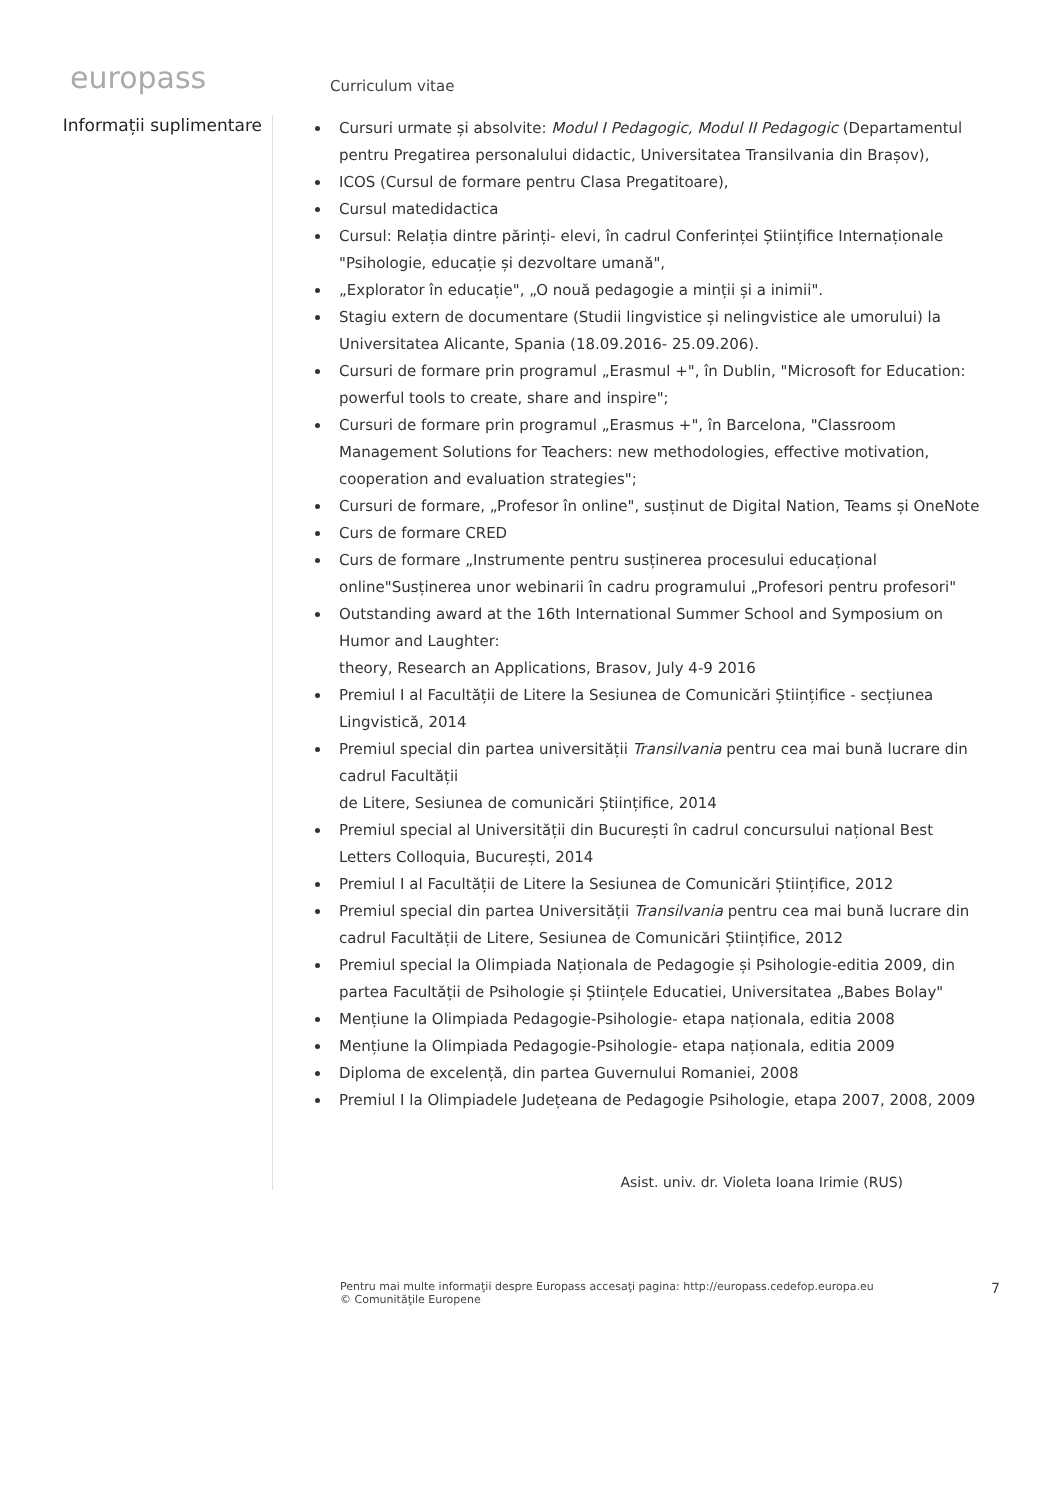europass
Curriculum vitae
Informații suplimentare
Cursuri urmate și absolvite: Modul I Pedagogic, Modul II Pedagogic (Departamentul pentru Pregatirea personalului didactic, Universitatea Transilvania din Brașov),
ICOS (Cursul de formare pentru Clasa Pregatitoare),
Cursul matedidactica
Cursul: Relația dintre părinți- elevi, în cadrul Conferinței Științifice Internaționale "Psihologie, educație și dezvoltare umană",
„Explorator în educație", „O nouă pedagogie a minții și a inimii".
Stagiu extern de documentare (Studii lingvistice și nelingvistice ale umorului) la Universitatea Alicante, Spania (18.09.2016- 25.09.206).
Cursuri de formare prin programul „Erasmul +", în Dublin, "Microsoft for Education: powerful tools to create, share and inspire";
Cursuri de formare prin programul „Erasmus +", în Barcelona, "Classroom Management Solutions for Teachers: new methodologies, effective motivation, cooperation and evaluation strategies";
Cursuri de formare, „Profesor în online", susținut de Digital Nation, Teams și OneNote
Curs de formare CRED
Curs de formare „Instrumente pentru susținerea procesului educațional online"Susținerea unor webinarii în cadru programului „Profesori pentru profesori"
Outstanding award at the 16th International Summer School and Symposium on Humor and Laughter:
theory, Research an Applications, Brasov, July 4-9 2016
Premiul I al Facultății de Litere la Sesiunea de Comunicări Științifice - secțiunea Lingvistică, 2014
Premiul special din partea universității Transilvania pentru cea mai bună lucrare din cadrul Facultății
de Litere, Sesiunea de comunicări Științifice, 2014
Premiul special al Universității din București în cadrul concursului național Best Letters Colloquia, București, 2014
Premiul I al Facultății de Litere la Sesiunea de Comunicări Științifice, 2012
Premiul special din partea Universității Transilvania pentru cea mai bună lucrare din cadrul Facultății de Litere, Sesiunea de Comunicări Științifice, 2012
Premiul special la Olimpiada Naționala de Pedagogie și Psihologie-editia 2009, din partea Facultății de Psihologie și Științele Educatiei, Universitatea „Babes Bolay"
Mențiune la Olimpiada Pedagogie-Psihologie- etapa naționala, editia 2008
Mențiune la Olimpiada Pedagogie-Psihologie- etapa naționala, editia 2009
Diploma de excelență, din partea Guvernului Romaniei, 2008
Premiul I la Olimpiadele Județeana de Pedagogie Psihologie, etapa 2007, 2008, 2009
Asist. univ. dr. Violeta Ioana Irimie (RUS)
Pentru mai multe informaţii despre Europass accesaţi pagina: http://europass.cedefop.europa.eu
© Comunităţile Europene
7